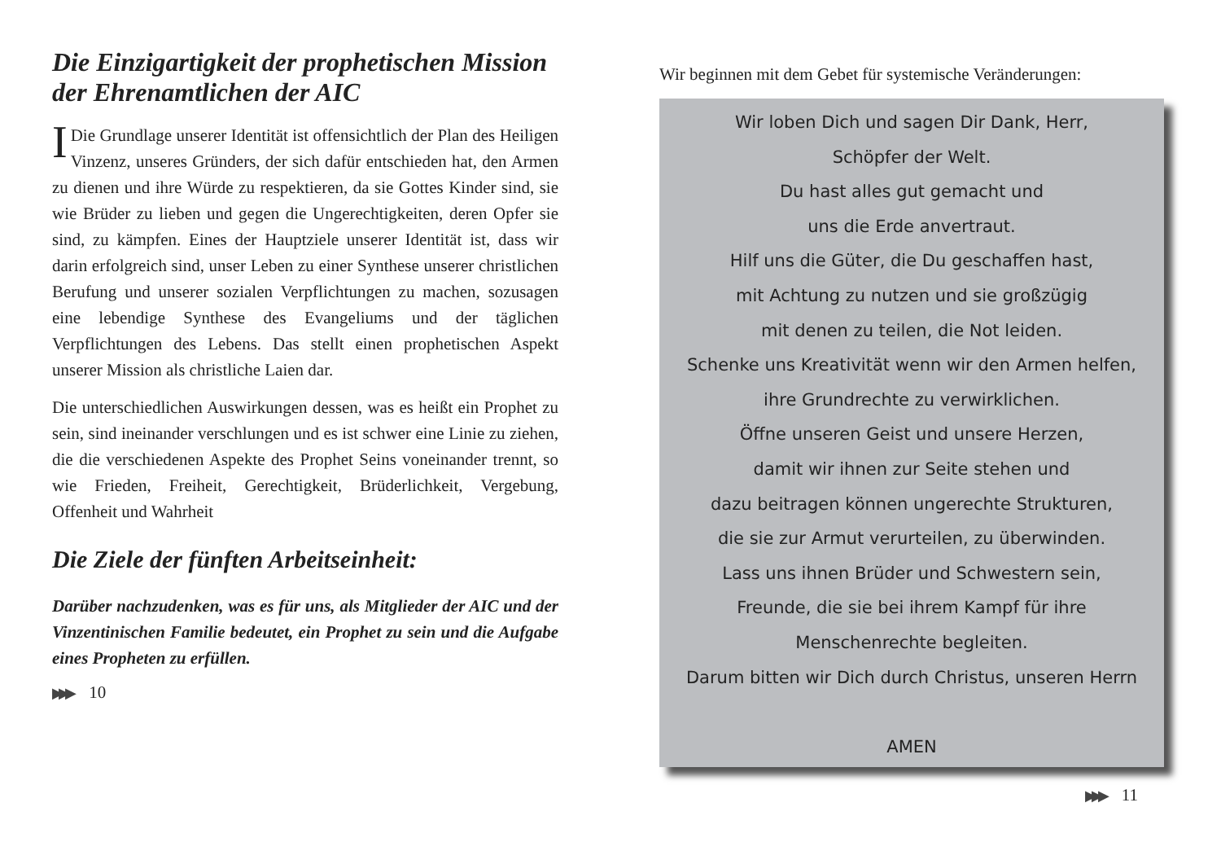Die Einzigartigkeit der prophetischen Mission der Ehrenamtlichen der AIC
IDie Grundlage unserer Identität ist offensichtlich der Plan des Heiligen Vinzenz, unseres Gründers, der sich dafür entschieden hat, den Armen zu dienen und ihre Würde zu respektieren, da sie Gottes Kinder sind, sie wie Brüder zu lieben und gegen die Ungerechtigkeiten, deren Opfer sie sind, zu kämpfen. Eines der Hauptziele unserer Identität ist, dass wir darin erfolgreich sind, unser Leben zu einer Synthese unserer christlichen Berufung und unserer sozialen Verpflichtungen zu machen, sozusagen eine lebendige Synthese des Evangeliums und der täglichen Verpflichtungen des Lebens. Das stellt einen prophetischen Aspekt unserer Mission als christliche Laien dar.
Die unterschiedlichen Auswirkungen dessen, was es heißt ein Prophet zu sein, sind ineinander verschlungen und es ist schwer eine Linie zu ziehen, die die verschiedenen Aspekte des Prophet Seins voneinander trennt, so wie Frieden, Freiheit, Gerechtigkeit, Brüderlichkeit, Vergebung, Offenheit und Wahrheit
Die Ziele der fünften Arbeitseinheit:
Darüber nachzudenken, was es für uns, als Mitglieder der AIC und der Vinzentinischen Familie bedeutet, ein Prophet zu sein und die Aufgabe eines Propheten zu erfüllen.
▶▶▶ 10
Wir beginnen mit dem Gebet für systemische Veränderungen:
Wir loben Dich und sagen Dir Dank, Herr,
Schöpfer der Welt.
Du hast alles gut gemacht und
uns die Erde anvertraut.
Hilf uns die Güter, die Du geschaffen hast,
mit Achtung zu nutzen und sie großzügig
mit denen zu teilen, die Not leiden.
Schenke uns Kreativität wenn wir den Armen helfen,
ihre Grundrechte zu verwirklichen.
Öffne unseren Geist und unsere Herzen,
damit wir ihnen zur Seite stehen und
dazu beitragen können ungerechte Strukturen,
die sie zur Armut verurteilen, zu überwinden.
Lass uns ihnen Brüder und Schwestern sein,
Freunde, die sie bei ihrem Kampf für ihre
Menschenrechte begleiten.
Darum bitten wir Dich durch Christus, unseren Herrn
AMEN
▶▶▶ 11